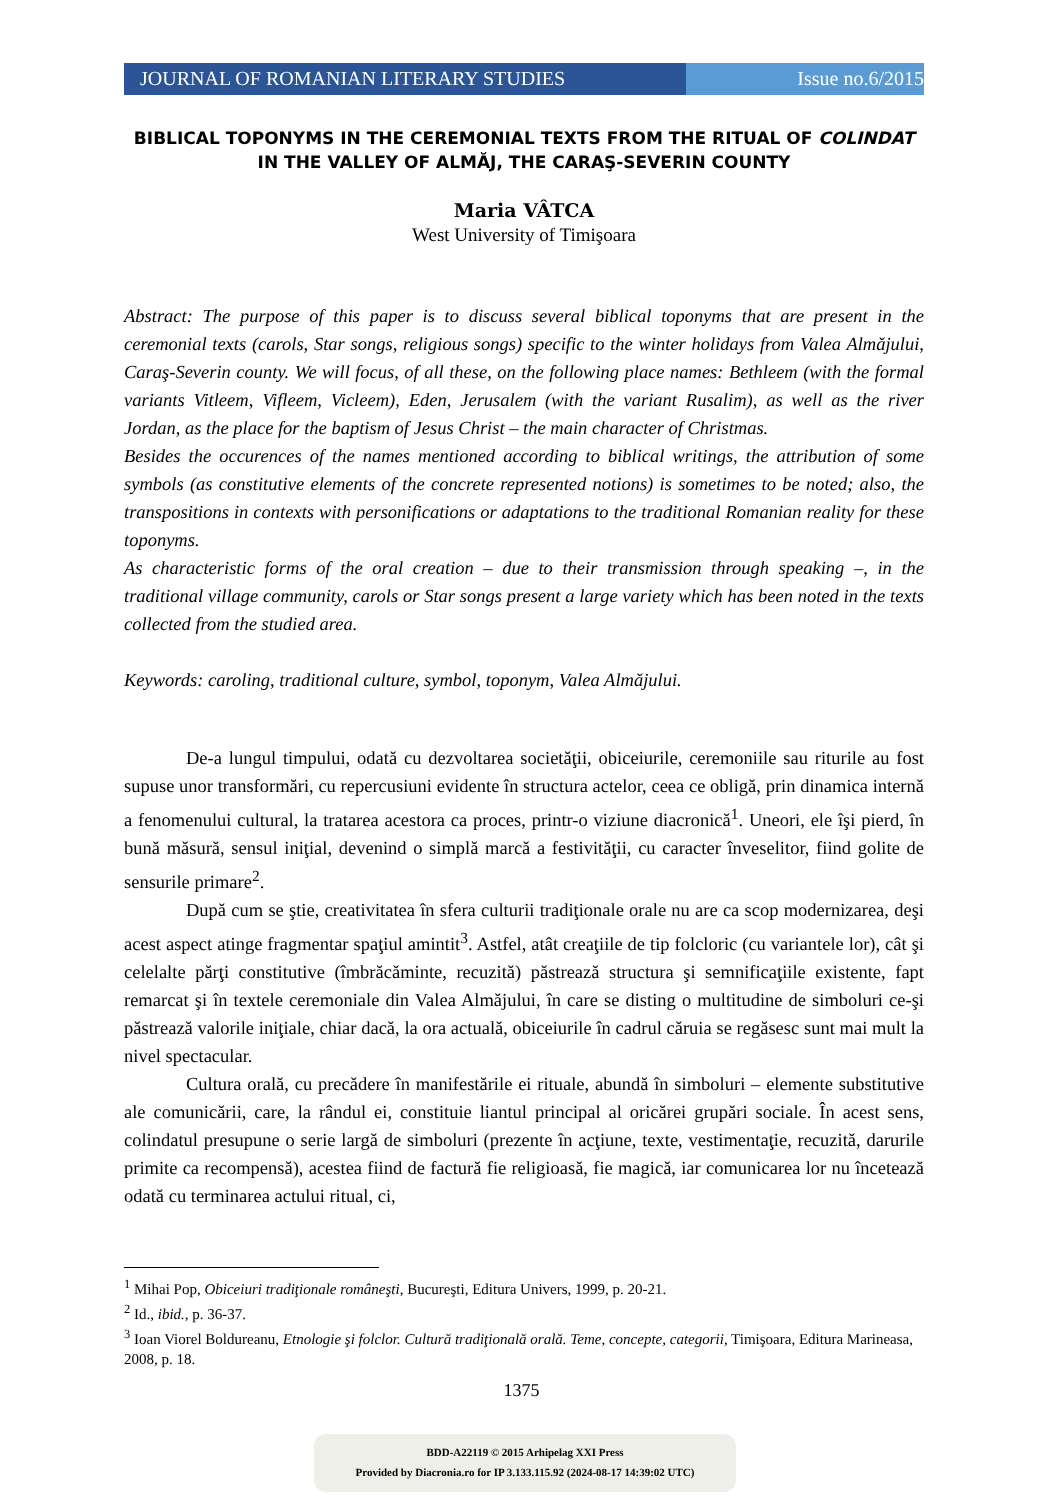JOURNAL OF ROMANIAN LITERARY STUDIES
Issue no.6/2015
BIBLICAL TOPONYMS IN THE CEREMONIAL TEXTS FROM THE RITUAL OF COLINDAT IN THE VALLEY OF ALMĂJ, THE CARAŞ-SEVERIN COUNTY
Maria VÂTCA
West University of Timişoara
Abstract: The purpose of this paper is to discuss several biblical toponyms that are present in the ceremonial texts (carols, Star songs, religious songs) specific to the winter holidays from Valea Almăjului, Caraş-Severin county. We will focus, of all these, on the following place names: Bethleem (with the formal variants Vitleem, Vifleem, Vicleem), Eden, Jerusalem (with the variant Rusalim), as well as the river Jordan, as the place for the baptism of Jesus Christ – the main character of Christmas.
Besides the occurences of the names mentioned according to biblical writings, the attribution of some symbols (as constitutive elements of the concrete represented notions) is sometimes to be noted; also, the transpositions in contexts with personifications or adaptations to the traditional Romanian reality for these toponyms.
As characteristic forms of the oral creation – due to their transmission through speaking –, in the traditional village community, carols or Star songs present a large variety which has been noted in the texts collected from the studied area.
Keywords: caroling, traditional culture, symbol, toponym, Valea Almăjului.
De-a lungul timpului, odată cu dezvoltarea societăţii, obiceiurile, ceremoniile sau riturile au fost supuse unor transformări, cu repercusiuni evidente în structura actelor, ceea ce obligă, prin dinamica internă a fenomenului cultural, la tratarea acestora ca proces, printr-o viziune diacronică<sup>1</sup>. Uneori, ele îşi pierd, în bună măsură, sensul iniţial, devenind o simplă marcă a festivităţii, cu caracter înveselitor, fiind golite de sensurile primare<sup>2</sup>.
După cum se ştie, creativitatea în sfera culturii tradiţionale orale nu are ca scop modernizarea, deşi acest aspect atinge fragmentar spaţiul amintit<sup>3</sup>. Astfel, atât creaţiile de tip folcloric (cu variantele lor), cât şi celelalte părţi constitutive (îmbrăcăminte, recuzită) păstrează structura şi semnificaţiile existente, fapt remarcat şi în textele ceremoniale din Valea Almăjului, în care se disting o multitudine de simboluri ce-şi păstrează valorile iniţiale, chiar dacă, la ora actuală, obiceiurile în cadrul căruia se regăsesc sunt mai mult la nivel spectacular.
Cultura orală, cu precădere în manifestările ei rituale, abundă în simboluri – elemente substitutive ale comunicării, care, la rândul ei, constituie liantul principal al oricărei grupări sociale. În acest sens, colindatul presupune o serie largă de simboluri (prezente în acţiune, texte, vestimentaţie, recuzită, darurile primite ca recompensă), acestea fiind de factură fie religioasă, fie magică, iar comunicarea lor nu încetează odată cu terminarea actului ritual, ci,
<sup>1</sup> Mihai Pop, Obiceiuri tradiţionale româneşti, Bucureşti, Editura Univers, 1999, p. 20-21.
<sup>2</sup> Id., ibid., p. 36-37.
<sup>3</sup> Ioan Viorel Boldureanu, Etnologie şi folclor. Cultură tradiţională orală. Teme, concepte, categorii, Timişoara, Editura Marineasa, 2008, p. 18.
1375
BDD-A22119 © 2015 Arhipelag XXI Press
Provided by Diacronia.ro for IP 3.133.115.92 (2024-08-17 14:39:02 UTC)